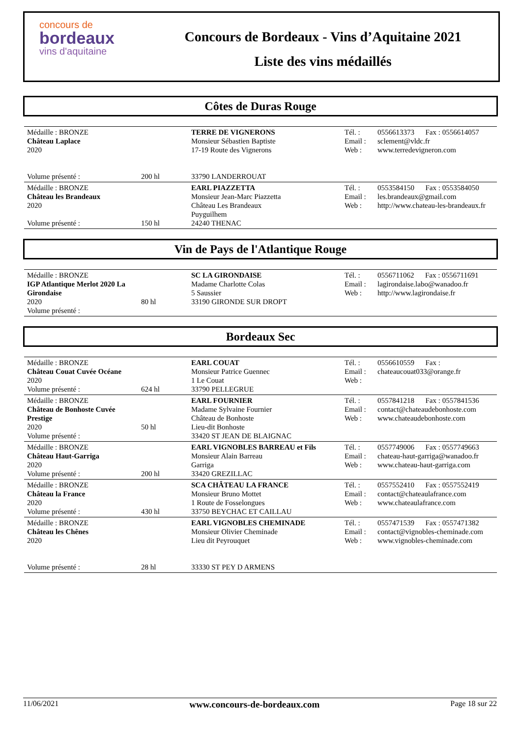concours de
bordeaux
vins d'aquitaine
Concours de Bordeaux - Vins d’Aquitaine 2021
Liste des vins médaillés
Côtes de Duras Rouge
| Médaille : BRONZE Château Laplace 2020 Volume présenté : | 200 hl | TERRE DE VIGNERONS Monsieur Sébastien Baptiste 17-19 Route des Vignerons 33790 LANDERROUAT | Tél. : Email : Web : | 0556613373 Fax : 0556614057 sclement@vldc.fr www.terredevigneron.com |
| Médaille : BRONZE Château les Brandeaux 2020 Volume présenté : | 150 hl | EARL PIAZZETTA Monsieur Jean-Marc Piazzetta Château Les Brandeaux Puyguilhem 24240 THENAC | Tél. : Email : Web : | 0553584150 Fax : 0553584050 les.brandeaux@gmail.com http://www.chateau-les-brandeaux.fr |
Vin de Pays de l'Atlantique Rouge
| Médaille : BRONZE IGP Atlantique Merlot 2020 La Girondaise 2020 Volume présenté : | 80 hl | SC LA GIRONDAISE Madame Charlotte Colas 5 Saussier 33190 GIRONDE SUR DROPT | Tél. : Email : Web : | 0556711062 Fax : 0556711691 lagirondaise.labo@wanadoo.fr http://www.lagirondaise.fr |
Bordeaux Sec
| Médaille : BRONZE Château Couat Cuvée Océane 2020 Volume présenté : | 624 hl | EARL COUAT Monsieur Patrice Guennec 1 Le Couat 33790 PELLEGRUE | Tél. : Email : Web : | 0556610559 Fax : chateaucouat033@orange.fr |
| Médaille : BRONZE Château de Bonhoste Cuvée Prestige 2020 Volume présenté : | 50 hl | EARL FOURNIER Madame Sylvaine Fournier Château de Bonhoste Lieu-dit Bonhoste 33420 ST JEAN DE BLAIGNAC | Tél. : Email : Web : | 0557841218 Fax : 0557841536 contact@chateaudebonhoste.com www.chateaudebonhoste.com |
| Médaille : BRONZE Château Haut-Garriga 2020 Volume présenté : | 200 hl | EARL VIGNOBLES BARREAU et Fils Monsieur Alain Barreau Garriga 33420 GREZILLAC | Tél. : Email : Web : | 0557749006 Fax : 0557749663 chateau-haut-garriga@wanadoo.fr www.chateau-haut-garriga.com |
| Médaille : BRONZE Château la France 2020 Volume présenté : | 430 hl | SCA CHÂTEAU LA FRANCE Monsieur Bruno Mottet 1 Route de Fosselongues 33750 BEYCHAC ET CAILLAU | Tél. : Email : Web : | 0557552410 Fax : 0557552419 contact@chateaulafrance.com www.chateaulafrance.com |
| Médaille : BRONZE Château les Chênes 2020 Volume présenté : | 28 hl | EARL VIGNOBLES CHEMINADE Monsieur Olivier Cheminade Lieu dit Peyrouquet 33330 ST PEY D ARMENS | Tél. : Email : Web : | 0557471539 Fax : 0557471382 contact@vignobles-cheminade.com www.vignobles-cheminade.com |
11/06/2021 www.concours-de-bordeaux.com Page 18 sur 22